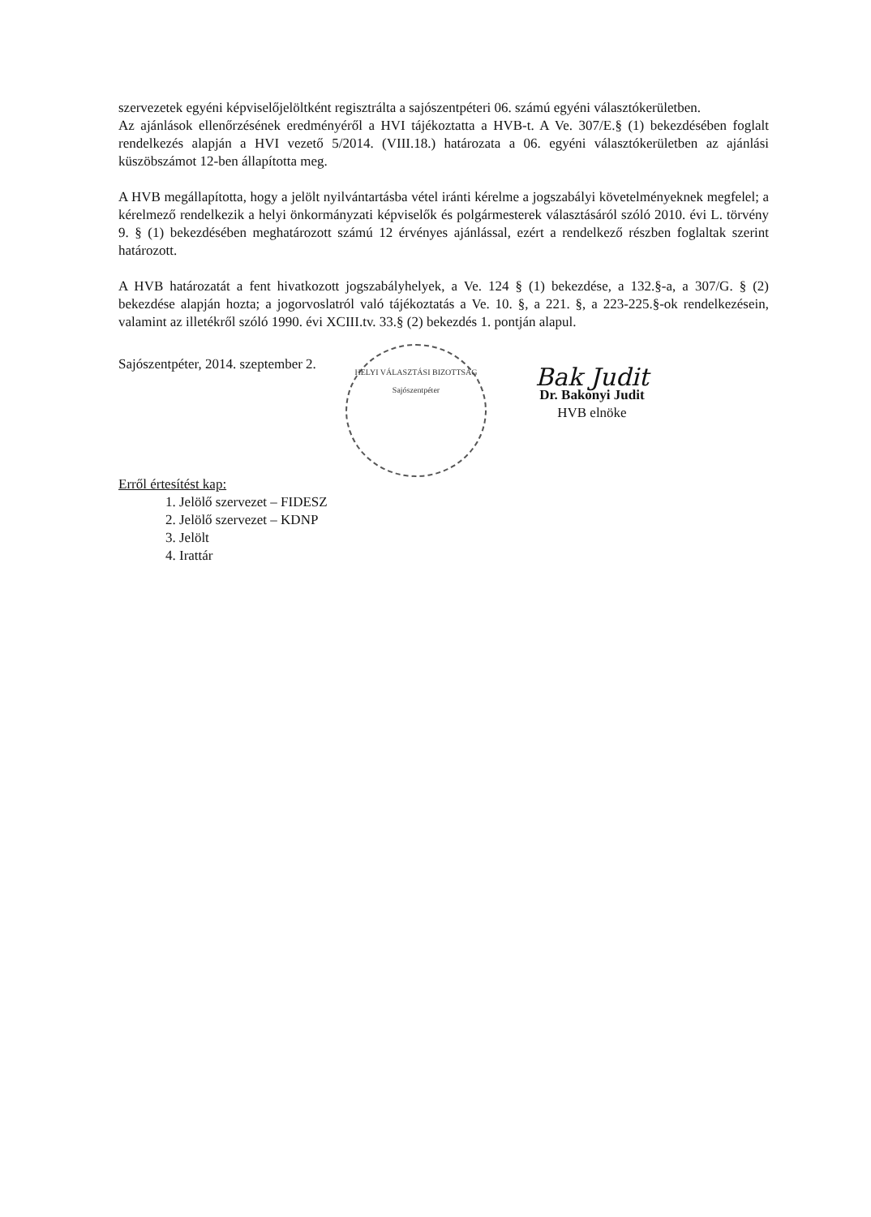szervezetek egyéni képviselőjelöltként regisztrálta a sajószentpéteri 06. számú egyéni választókerületben.
Az ajánlások ellenőrzésének eredményéről a HVI tájékoztatta a HVB-t. A Ve. 307/E.§ (1) bekezdésében foglalt rendelkezés alapján a HVI vezető 5/2014. (VIII.18.) határozata a 06. egyéni választókerületben az ajánlási küszöbszámot 12-ben állapította meg.
A HVB megállapította, hogy a jelölt nyilvántartásba vétel iránti kérelme a jogszabályi követelményeknek megfelel; a kérelmező rendelkezik a helyi önkormányzati képviselők és polgármesterek választásáról szóló 2010. évi L. törvény 9. § (1) bekezdésében meghatározott számú 12 érvényes ajánlással, ezért a rendelkező részben foglaltak szerint határozott.
A HVB határozatát a fent hivatkozott jogszabályhelyek, a Ve. 124 § (1) bekezdése, a 132.§-a, a 307/G. § (2) bekezdése alapján hozta; a jogorvoslatról való tájékoztatás a Ve. 10. §, a 221. §, a 223-225.§-ok rendelkezésein, valamint az illetékről szóló 1990. évi XCIII.tv. 33.§ (2) bekezdés 1. pontján alapul.
Sajószentpéter, 2014. szeptember 2.
HELYI VÁLASZTÁSI BIZOTTSÁG
Sajószentpéter
Bak Judit
Dr. Bakonyi Judit
HVB elnöke
Erről értesítést kap:
1. Jelölő szervezet – FIDESZ
2. Jelölő szervezet – KDNP
3. Jelölt
4. Irattár